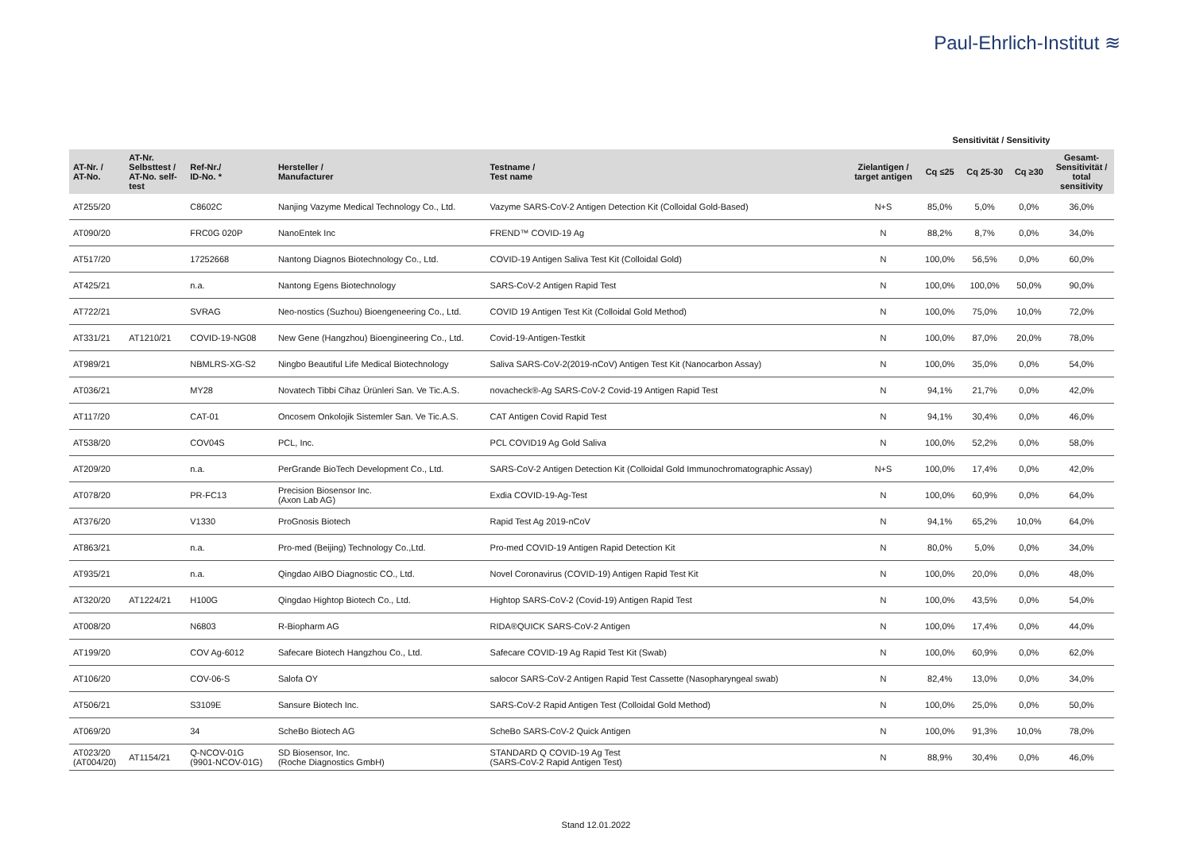Paul-Ehrlich-Institut ≋
Sensitivität / Sensitivity
| AT-Nr. / AT-No. | AT-Nr. Selbsttest / AT-No. self- test | Ref-Nr./ ID-No. * | Hersteller / Manufacturer | Testname / Test name | Zielantigen / target antigen | Cq ≤25 | Cq 25-30 | Cq ≥30 | Gesamt- Sensitivität / total sensitivity |
| --- | --- | --- | --- | --- | --- | --- | --- | --- | --- |
| AT255/20 | | C8602C | Nanjing Vazyme Medical Technology Co., Ltd. | Vazyme SARS-CoV-2 Antigen Detection Kit (Colloidal Gold-Based) | N+S | 85,0% | 5,0% | 0,0% | 36,0% |
| AT090/20 | | FRC0G 020P | NanoEntek Inc | FREND™ COVID-19 Ag | N | 88,2% | 8,7% | 0,0% | 34,0% |
| AT517/20 | | 17252668 | Nantong Diagnos Biotechnology Co., Ltd. | COVID-19 Antigen Saliva Test Kit (Colloidal Gold) | N | 100,0% | 56,5% | 0,0% | 60,0% |
| AT425/21 | | n.a. | Nantong Egens Biotechnology | SARS-CoV-2 Antigen Rapid Test | N | 100,0% | 100,0% | 50,0% | 90,0% |
| AT722/21 | | SVRAG | Neo-nostics (Suzhou) Bioengeneering Co., Ltd. | COVID 19 Antigen Test Kit (Colloidal Gold Method) | N | 100,0% | 75,0% | 10,0% | 72,0% |
| AT331/21 | AT1210/21 | COVID-19-NG08 | New Gene (Hangzhou) Bioengineering Co., Ltd. | Covid-19-Antigen-Testkit | N | 100,0% | 87,0% | 20,0% | 78,0% |
| AT989/21 | | NBMLRS-XG-S2 | Ningbo Beautiful Life Medical Biotechnology | Saliva SARS-CoV-2(2019-nCoV) Antigen Test Kit (Nanocarbon Assay) | N | 100,0% | 35,0% | 0,0% | 54,0% |
| AT036/21 | | MY28 | Novatech Tibbi Cihaz Ürünleri San. Ve Tic.A.S. | novacheck®-Ag SARS-CoV-2 Covid-19 Antigen Rapid Test | N | 94,1% | 21,7% | 0,0% | 42,0% |
| AT117/20 | | CAT-01 | Oncosem Onkolojik Sistemler San. Ve Tic.A.S. | CAT Antigen Covid Rapid Test | N | 94,1% | 30,4% | 0,0% | 46,0% |
| AT538/20 | | COV04S | PCL, Inc. | PCL COVID19 Ag Gold Saliva | N | 100,0% | 52,2% | 0,0% | 58,0% |
| AT209/20 | | n.a. | PerGrande BioTech Development Co., Ltd. | SARS-CoV-2 Antigen Detection Kit (Colloidal Gold Immunochromatographic Assay) | N+S | 100,0% | 17,4% | 0,0% | 42,0% |
| AT078/20 | | PR-FC13 | Precision Biosensor Inc. (Axon Lab AG) | Exdia COVID-19-Ag-Test | N | 100,0% | 60,9% | 0,0% | 64,0% |
| AT376/20 | | V1330 | ProGnosis Biotech | Rapid Test Ag 2019-nCoV | N | 94,1% | 65,2% | 10,0% | 64,0% |
| AT863/21 | | n.a. | Pro-med (Beijing) Technology Co.,Ltd. | Pro-med COVID-19 Antigen Rapid Detection Kit | N | 80,0% | 5,0% | 0,0% | 34,0% |
| AT935/21 | | n.a. | Qingdao AIBO Diagnostic CO., Ltd. | Novel Coronavirus (COVID-19) Antigen Rapid Test Kit | N | 100,0% | 20,0% | 0,0% | 48,0% |
| AT320/20 | AT1224/21 | H100G | Qingdao Hightop Biotech Co., Ltd. | Hightop SARS-CoV-2 (Covid-19) Antigen Rapid Test | N | 100,0% | 43,5% | 0,0% | 54,0% |
| AT008/20 | | N6803 | R-Biopharm AG | RIDA®QUICK SARS-CoV-2 Antigen | N | 100,0% | 17,4% | 0,0% | 44,0% |
| AT199/20 | | COV Ag-6012 | Safecare Biotech Hangzhou Co., Ltd. | Safecare COVID-19 Ag Rapid Test Kit (Swab) | N | 100,0% | 60,9% | 0,0% | 62,0% |
| AT106/20 | | COV-06-S | Salofa OY | salocor SARS-CoV-2 Antigen Rapid Test Cassette (Nasopharyngeal swab) | N | 82,4% | 13,0% | 0,0% | 34,0% |
| AT506/21 | | S3109E | Sansure Biotech Inc. | SARS-CoV-2 Rapid Antigen Test (Colloidal Gold Method) | N | 100,0% | 25,0% | 0,0% | 50,0% |
| AT069/20 | | 34 | ScheBo Biotech AG | ScheBo SARS-CoV-2 Quick Antigen | N | 100,0% | 91,3% | 10,0% | 78,0% |
| AT023/20 (AT004/20) | AT1154/21 | Q-NCOV-01G (9901-NCOV-01G) | SD Biosensor, Inc. (Roche Diagnostics GmbH) | STANDARD Q COVID-19 Ag Test (SARS-CoV-2 Rapid Antigen Test) | N | 88,9% | 30,4% | 0,0% | 46,0% |
Stand 12.01.2022